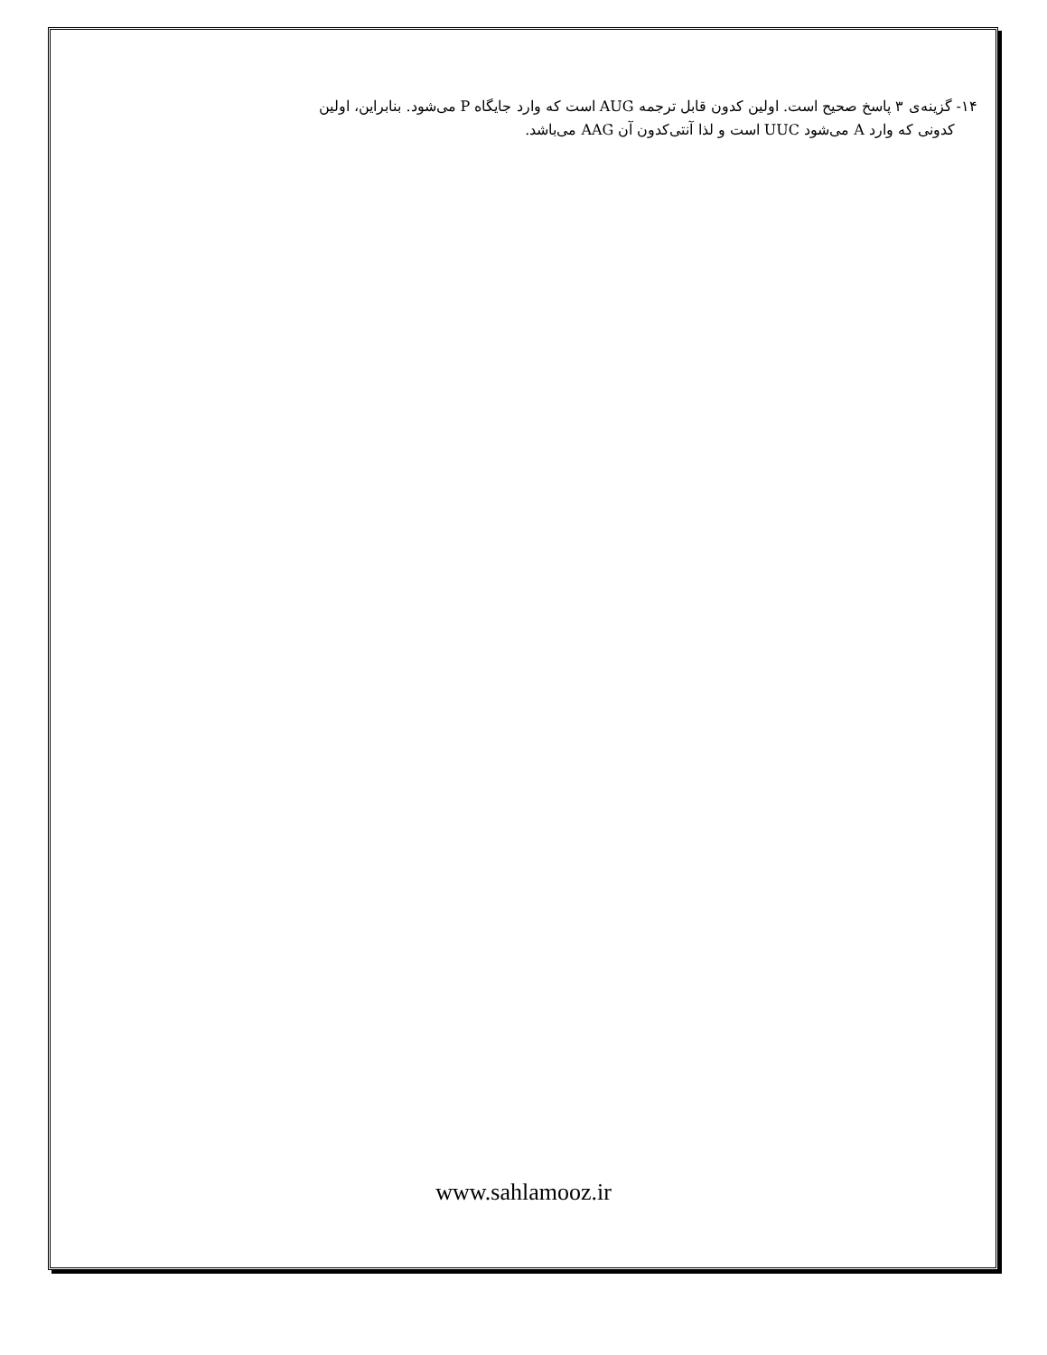۱۴- گزینه‌ی ۳ پاسخ صحیح است. اولین کدون قابل ترجمه AUG است که وارد جایگاه P می‌شود. بنابراین، اولین
کدونی که وارد A می‌شود UUC است و لذا آنتی‌کدون آن AAG می‌باشد.
www.sahlamooz.ir